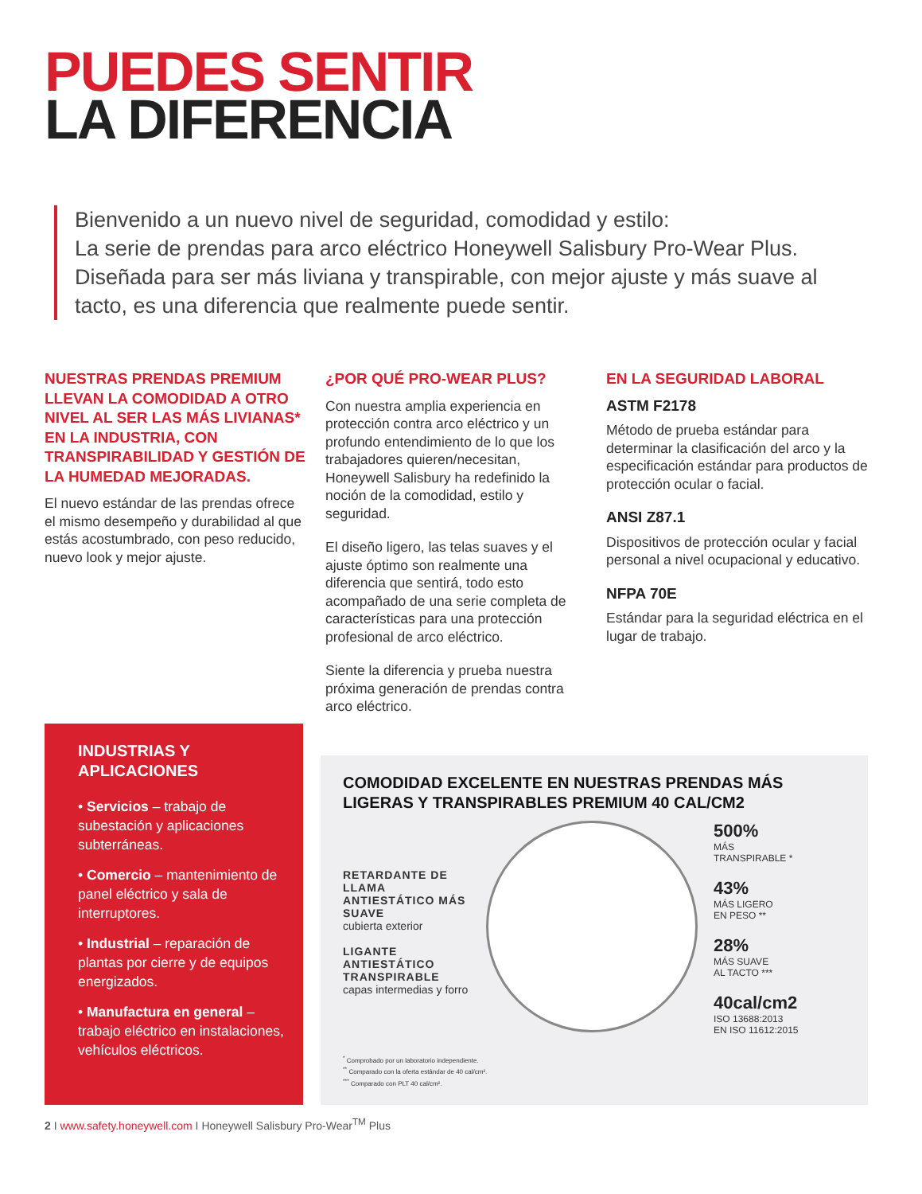PUEDES SENTIR
LA DIFERENCIA
Bienvenido a un nuevo nivel de seguridad, comodidad y estilo:
La serie de prendas para arco eléctrico Honeywell Salisbury Pro-Wear Plus.
Diseñada para ser más liviana y transpirable, con mejor ajuste y más suave al tacto, es una diferencia que realmente puede sentir.
NUESTRAS PRENDAS PREMIUM LLEVAN LA COMODIDAD A OTRO NIVEL AL SER LAS MÁS LIVIANAS* EN LA INDUSTRIA, CON TRANSPIRABILIDAD Y GESTIÓN DE LA HUMEDAD MEJORADAS.
El nuevo estándar de las prendas ofrece el mismo desempeño y durabilidad al que estás acostumbrado, con peso reducido, nuevo look y mejor ajuste.
¿POR QUÉ PRO-WEAR PLUS?
Con nuestra amplia experiencia en protección contra arco eléctrico y un profundo entendimiento de lo que los trabajadores quieren/necesitan, Honeywell Salisbury ha redefinido la noción de la comodidad, estilo y seguridad.
El diseño ligero, las telas suaves y el ajuste óptimo son realmente una diferencia que sentirá, todo esto acompañado de una serie completa de características para una protección profesional de arco eléctrico.
Siente la diferencia y prueba nuestra próxima generación de prendas contra arco eléctrico.
EN LA SEGURIDAD LABORAL
ASTM F2178
Método de prueba estándar para determinar la clasificación del arco y la especificación estándar para productos de protección ocular o facial.
ANSI Z87.1
Dispositivos de protección ocular y facial personal a nivel ocupacional y educativo.
NFPA 70E
Estándar para la seguridad eléctrica en el lugar de trabajo.
INDUSTRIAS Y APLICACIONES
• Servicios – trabajo de subestación y aplicaciones subterráneas.
• Comercio – mantenimiento de panel eléctrico y sala de interruptores.
• Industrial – reparación de plantas por cierre y de equipos energizados.
• Manufactura en general – trabajo eléctrico en instalaciones, vehículos eléctricos.
COMODIDAD EXCELENTE EN NUESTRAS PRENDAS MÁS LIGERAS Y TRANSPIRABLES PREMIUM 40 CAL/CM2
RETARDANTE DE LLAMA ANTIESTÁTICO MÁS SUAVE
cubierta exterior
LIGANTE ANTIESTÁTICO TRANSPIRABLE
capas intermedias y forro
500%
MÁS
TRANSPIRABLE *
43%
MÁS LIGERO
EN PESO **
28%
MÁS SUAVE
AL TACTO ***
40cal/cm2
ISO 13688:2013
EN ISO 11612:2015
<sup>*</sup> Comprobado por un laboratorio independiente.
<sup>**</sup> Comparado con la oferta estándar de 40 cal/cm².
<sup>***</sup> Comparado con PLT 40 cal/cm².
2 I www.safety.honeywell.com I Honeywell Salisbury Pro-Wear<sup>TM</sup> Plus